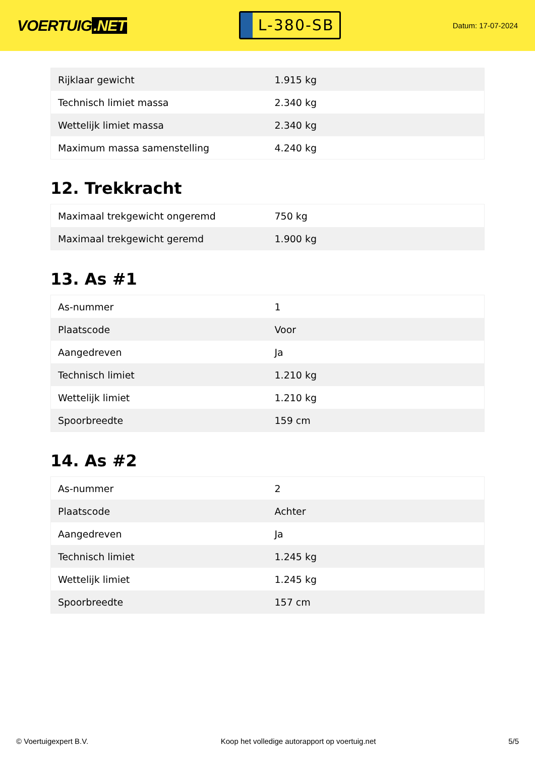VOERTUIG.NET
L-380-SB
Datum: 17-07-2024
| Rijklaar gewicht | 1.915 kg |
| Technisch limiet massa | 2.340 kg |
| Wettelijk limiet massa | 2.340 kg |
| Maximum massa samenstelling | 4.240 kg |
12. Trekkracht
| Maximaal trekgewicht ongeremd | 750 kg |
| Maximaal trekgewicht geremd | 1.900 kg |
13. As #1
| As-nummer | 1 |
| Plaatscode | Voor |
| Aangedreven | Ja |
| Technisch limiet | 1.210 kg |
| Wettelijk limiet | 1.210 kg |
| Spoorbreedte | 159 cm |
14. As #2
| As-nummer | 2 |
| Plaatscode | Achter |
| Aangedreven | Ja |
| Technisch limiet | 1.245 kg |
| Wettelijk limiet | 1.245 kg |
| Spoorbreedte | 157 cm |
© Voertuigexpert B.V. Koop het volledige autorapport op voertuig.net 5/5